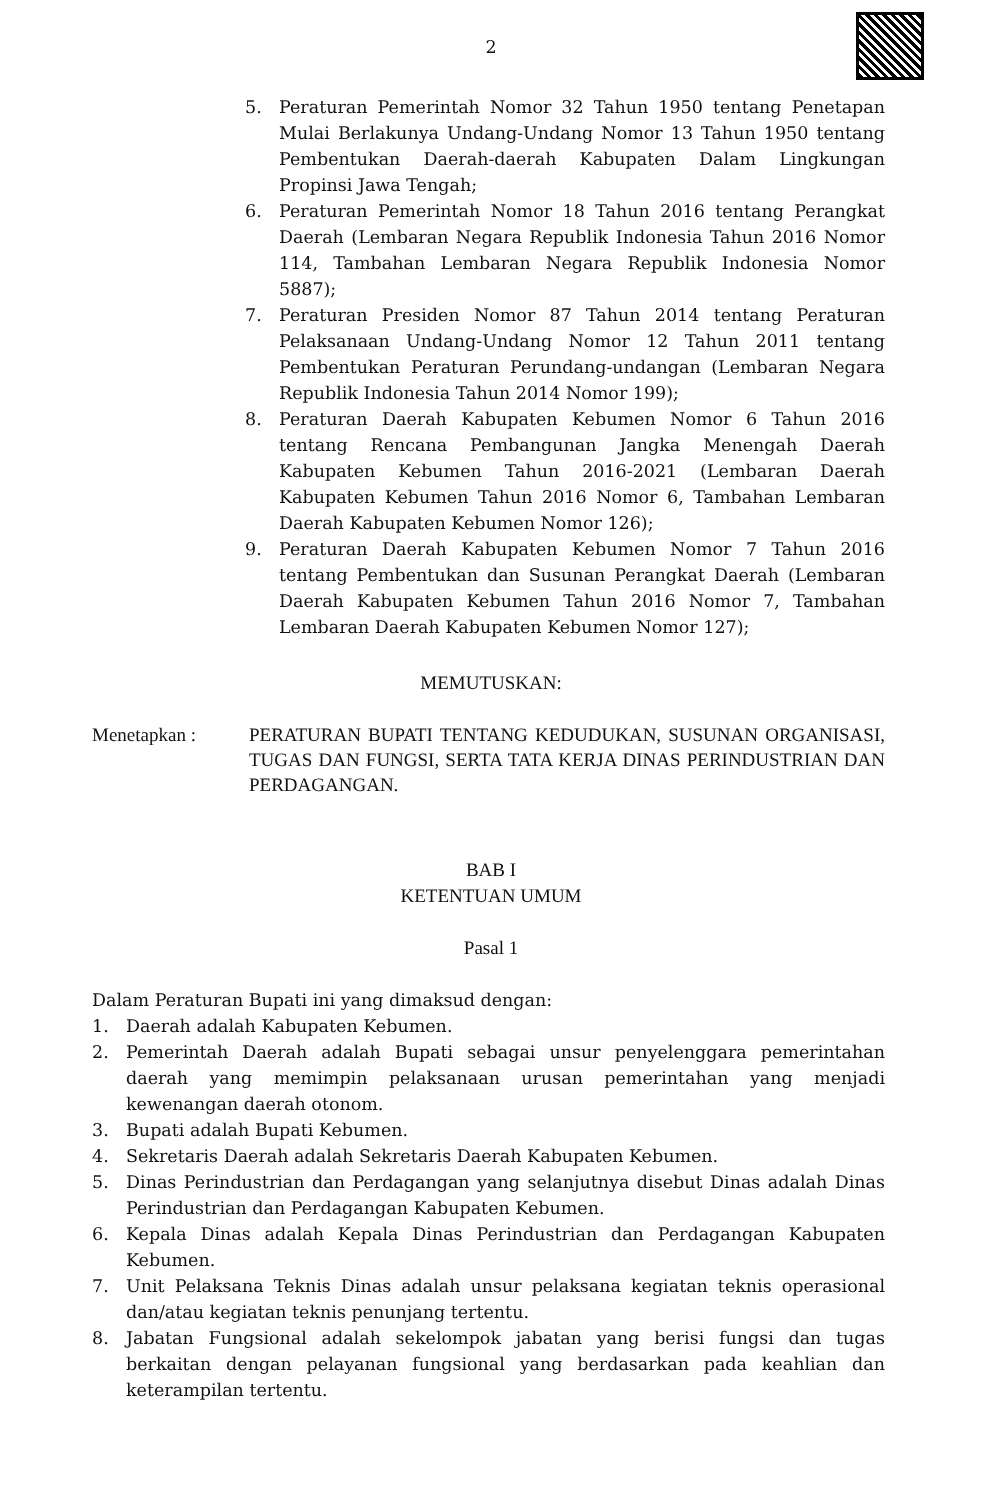2
5. Peraturan Pemerintah Nomor 32 Tahun 1950 tentang Penetapan Mulai Berlakunya Undang-Undang Nomor 13 Tahun 1950 tentang Pembentukan Daerah-daerah Kabupaten Dalam Lingkungan Propinsi Jawa Tengah;
6. Peraturan Pemerintah Nomor 18 Tahun 2016 tentang Perangkat Daerah (Lembaran Negara Republik Indonesia Tahun 2016 Nomor 114, Tambahan Lembaran Negara Republik Indonesia Nomor 5887);
7. Peraturan Presiden Nomor 87 Tahun 2014 tentang Peraturan Pelaksanaan Undang-Undang Nomor 12 Tahun 2011 tentang Pembentukan Peraturan Perundang-undangan (Lembaran Negara Republik Indonesia Tahun 2014 Nomor 199);
8. Peraturan Daerah Kabupaten Kebumen Nomor 6 Tahun 2016 tentang Rencana Pembangunan Jangka Menengah Daerah Kabupaten Kebumen Tahun 2016-2021 (Lembaran Daerah Kabupaten Kebumen Tahun 2016 Nomor 6, Tambahan Lembaran Daerah Kabupaten Kebumen Nomor 126);
9. Peraturan Daerah Kabupaten Kebumen Nomor 7 Tahun 2016 tentang Pembentukan dan Susunan Perangkat Daerah (Lembaran Daerah Kabupaten Kebumen Tahun 2016 Nomor 7, Tambahan Lembaran Daerah Kabupaten Kebumen Nomor 127);
MEMUTUSKAN:
Menetapkan : PERATURAN BUPATI TENTANG KEDUDUKAN, SUSUNAN ORGANISASI, TUGAS DAN FUNGSI, SERTA TATA KERJA DINAS PERINDUSTRIAN DAN PERDAGANGAN.
BAB I
KETENTUAN UMUM
Pasal 1
Dalam Peraturan Bupati ini yang dimaksud dengan:
1. Daerah adalah Kabupaten Kebumen.
2. Pemerintah Daerah adalah Bupati sebagai unsur penyelenggara pemerintahan daerah yang memimpin pelaksanaan urusan pemerintahan yang menjadi kewenangan daerah otonom.
3. Bupati adalah Bupati Kebumen.
4. Sekretaris Daerah adalah Sekretaris Daerah Kabupaten Kebumen.
5. Dinas Perindustrian dan Perdagangan yang selanjutnya disebut Dinas adalah Dinas Perindustrian dan Perdagangan Kabupaten Kebumen.
6. Kepala Dinas adalah Kepala Dinas Perindustrian dan Perdagangan Kabupaten Kebumen.
7. Unit Pelaksana Teknis Dinas adalah unsur pelaksana kegiatan teknis operasional dan/atau kegiatan teknis penunjang tertentu.
8. Jabatan Fungsional adalah sekelompok jabatan yang berisi fungsi dan tugas berkaitan dengan pelayanan fungsional yang berdasarkan pada keahlian dan keterampilan tertentu.